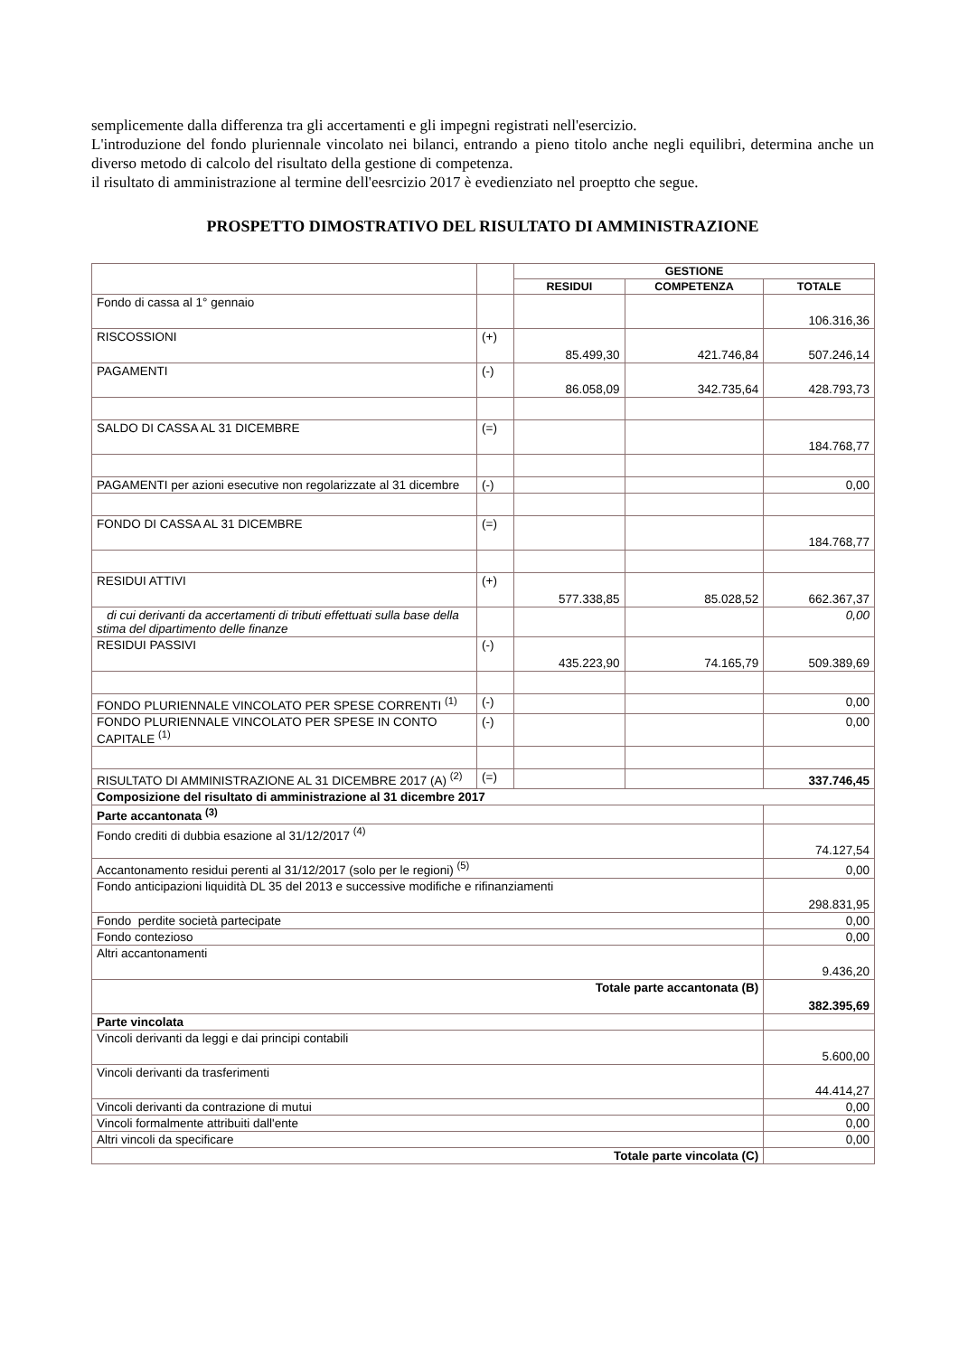semplicemente dalla differenza tra gli accertamenti e gli impegni registrati nell'esercizio.
L'introduzione del fondo pluriennale vincolato nei bilanci, entrando a pieno titolo anche negli equilibri, determina anche un diverso metodo di calcolo del risultato della gestione di competenza.
il risultato di amministrazione al termine dell'eesrcizio 2017 è evedienziato nel proeptto che segue.
PROSPETTO DIMOSTRATIVO DEL RISULTATO DI AMMINISTRAZIONE
| | | GESTIONE | | |
| --- | --- | --- | --- | --- |
| | | RESIDUI | COMPETENZA | TOTALE |
| Fondo di cassa al 1° gennaio | | | | 106.316,36 |
| RISCOSSIONI | (+) | 85.499,30 | 421.746,84 | 507.246,14 |
| PAGAMENTI | (-) | 86.058,09 | 342.735,64 | 428.793,73 |
| SALDO DI CASSA AL 31 DICEMBRE | (=) | | | 184.768,77 |
| PAGAMENTI per azioni esecutive non regolarizzate al 31 dicembre | (-) | | | 0,00 |
| FONDO DI CASSA AL 31 DICEMBRE | (=) | | | 184.768,77 |
| RESIDUI ATTIVI | (+) | 577.338,85 | 85.028,52 | 662.367,37 |
| di cui derivanti da accertamenti di tributi effettuati sulla base della stima del dipartimento delle finanze | | | | 0,00 |
| RESIDUI PASSIVI | (-) | 435.223,90 | 74.165,79 | 509.389,69 |
| FONDO PLURIENNALE VINCOLATO PER SPESE CORRENTI <sup>(1)</sup> | (-) | | | 0,00 |
| FONDO PLURIENNALE VINCOLATO PER SPESE IN CONTO CAPITALE <sup>(1)</sup> | (-) | | | 0,00 |
| RISULTATO DI AMMINISTRAZIONE AL 31 DICEMBRE 2017 (A) <sup>(2)</sup> | (=) | | | 337.746,45 |
| Composizione del risultato di amministrazione al 31 dicembre 2017 | | | | |
| Parte accantonata <sup>(3)</sup> | | | | |
| Fondo crediti di dubbia esazione al 31/12/2017 <sup>(4)</sup> | | | | 74.127,54 |
| Accantonamento residui perenti al 31/12/2017 (solo per le regioni) <sup>(5)</sup> | | | | 0,00 |
| Fondo anticipazioni liquidità DL 35 del 2013 e successive modifiche e rifinanziamenti | | | | 298.831,95 |
| Fondo perdite società partecipate | | | | 0,00 |
| Fondo contezioso | | | | 0,00 |
| Altri accantonamenti | | | | 9.436,20 |
| Totale parte accantonata (B) | | | | 382.395,69 |
| Parte vincolata | | | | |
| Vincoli derivanti da leggi e dai principi contabili | | | | 5.600,00 |
| Vincoli derivanti da trasferimenti | | | | 44.414,27 |
| Vincoli derivanti da contrazione di mutui | | | | 0,00 |
| Vincoli formalmente attribuiti dall'ente | | | | 0,00 |
| Altri vincoli da specificare | | | | 0,00 |
| Totale parte vincolata (C) | | | | |